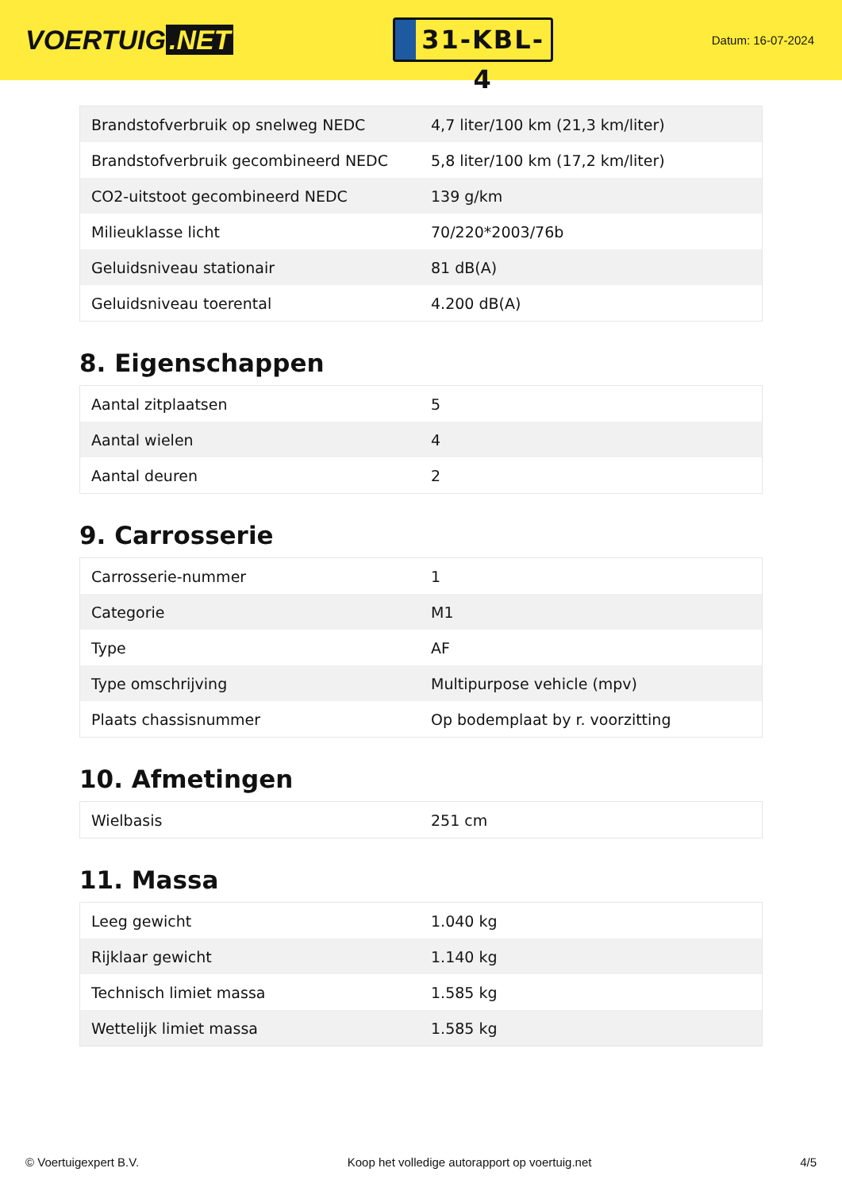VOERTUIG.NET
31-KBL-4
Datum: 16-07-2024
| Brandstofverbruik op snelweg NEDC | 4,7 liter/100 km (21,3 km/liter) |
| Brandstofverbruik gecombineerd NEDC | 5,8 liter/100 km (17,2 km/liter) |
| CO2-uitstoot gecombineerd NEDC | 139 g/km |
| Milieuklasse licht | 70/220*2003/76b |
| Geluidsniveau stationair | 81 dB(A) |
| Geluidsniveau toerental | 4.200 dB(A) |
8. Eigenschappen
| Aantal zitplaatsen | 5 |
| Aantal wielen | 4 |
| Aantal deuren | 2 |
9. Carrosserie
| Carrosserie-nummer | 1 |
| Categorie | M1 |
| Type | AF |
| Type omschrijving | Multipurpose vehicle (mpv) |
| Plaats chassisnummer | Op bodemplaat by r. voorzitting |
10. Afmetingen
| Wielbasis | 251 cm |
11. Massa
| Leeg gewicht | 1.040 kg |
| Rijklaar gewicht | 1.140 kg |
| Technisch limiet massa | 1.585 kg |
| Wettelijk limiet massa | 1.585 kg |
© Voertuigexpert B.V. Koop het volledige autorapport op voertuig.net 4/5